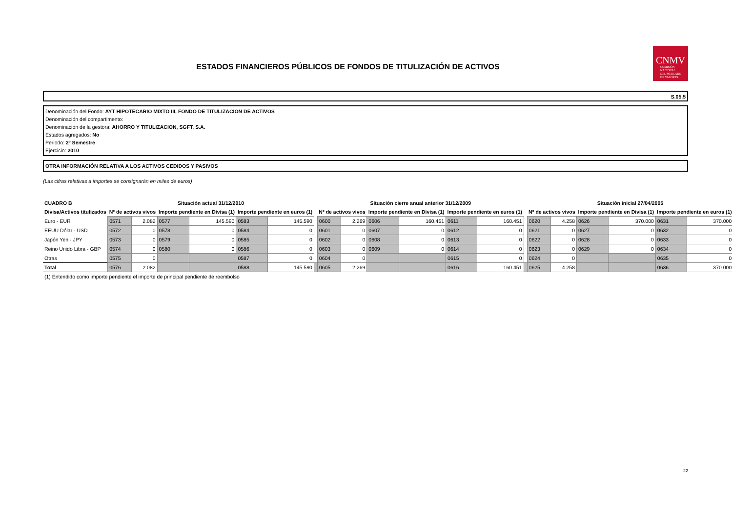ESTADOS FINANCIEROS PÚBLICOS DE FONDOS DE TITULIZACIÓN DE ACTIVOS
CNMV
COMISIÓN
NACIONAL
DEL MERCADO
DE VALORES
S.05.5
Denominación del Fondo: AYT HIPOTECARIO MIXTO III, FONDO DE TITULIZACION DE ACTIVOS
Denominación del compartimento:
Denominación de la gestora: AHORRO Y TITULIZACION, SGFT, S.A.
Estados agregados: No
Periodo: 2º Semestre
Ejercicio: 2010
OTRA INFORMACIÓN RELATIVA A LOS ACTIVOS CEDIDOS Y PASIVOS
(Las cifras relativas a importes se consignarán en miles de euros)
| CUADRO B | Situación actual 31/12/2010 | | | | | | | Situación cierre anual anterior 31/12/2009 | | | | | | | Situación inicial 27/04/2005 | | | | | |
| Divisa/Activos titulizados | Nº de activos vivos | | Importe pendiente en Divisa (1) | | Importe pendiente en euros (1) | | | Nº de activos vivos | | Importe pendiente en Divisa (1) | | Importe pendiente en euros (1) | | | Nº de activos vivos | | Importe pendiente en Divisa (1) | | Importe pendiente en euros (1) | |
| Euro - EUR | 0571 | 2.082 | 0577 | 145.590 | 0583 | 145.590 | | 0600 | 2.269 | 0606 | 160.451 | 0611 | 160.451 | | 0620 | 4.258 | 0626 | 370.000 | 0631 | 370.000 |
| EEUU Dólar - USD | 0572 | 0 | 0578 | 0 | 0584 | 0 | | 0601 | 0 | 0607 | 0 | 0612 | 0 | | 0621 | 0 | 0627 | 0 | 0632 | 0 |
| Japón Yen - JPY | 0573 | 0 | 0579 | 0 | 0585 | 0 | | 0602 | 0 | 0608 | 0 | 0613 | 0 | | 0622 | 0 | 0628 | 0 | 0633 | 0 |
| Reino Unido Libra - GBP | 0574 | 0 | 0580 | 0 | 0586 | 0 | | 0603 | 0 | 0609 | 0 | 0614 | 0 | | 0623 | 0 | 0629 | 0 | 0634 | 0 |
| Otras | 0575 | 0 | | | 0587 | 0 | | 0604 | 0 | | | 0615 | 0 | | 0624 | 0 | | | 0635 | 0 |
| Total | 0576 | 2.082 | | | 0588 | 145.590 | | 0605 | 2.269 | | | 0616 | 160.451 | | 0625 | 4.258 | | | 0636 | 370.000 |
(1) Entendido como importe pendiente el importe de principal pendiente de reembolso
22